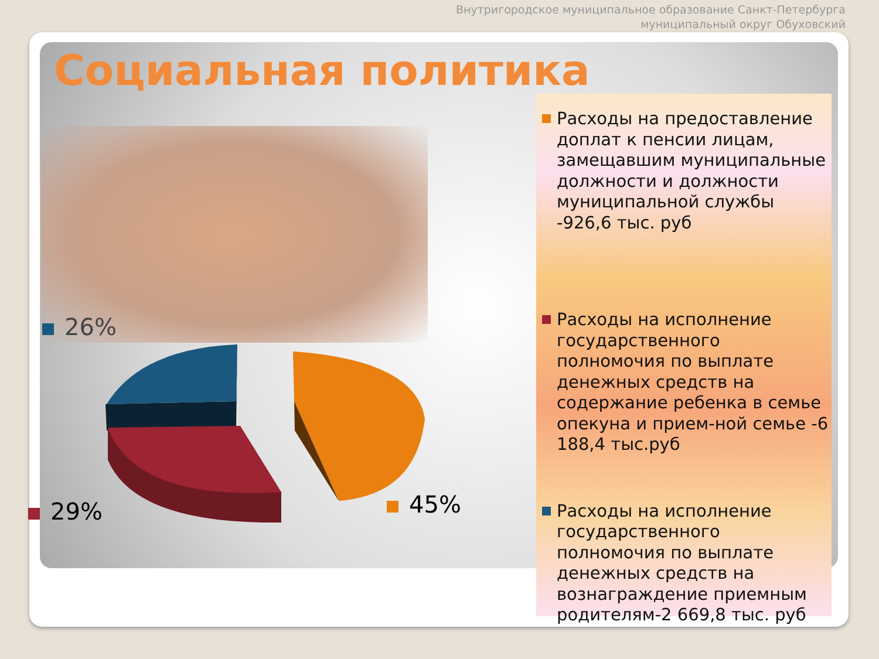Внутригородское муниципальное образование Санкт-Петербурга
муниципальный округ Обуховский
Социальная политика
26%
29% 45%
Расходы на предоставление доплат к пенсии лицам, замещавшим муниципальные должности и должности муниципальной службы -926,6 тыс. руб
Расходы на исполнение государственного полномочия по выплате денежных средств на содержание ребенка в семье опекуна и прием-ной семье -6 188,4 тыс.руб
Расходы на исполнение государственного полномочия по выплате денежных средств на вознаграждение приемным родителям-2 669,8 тыс. руб